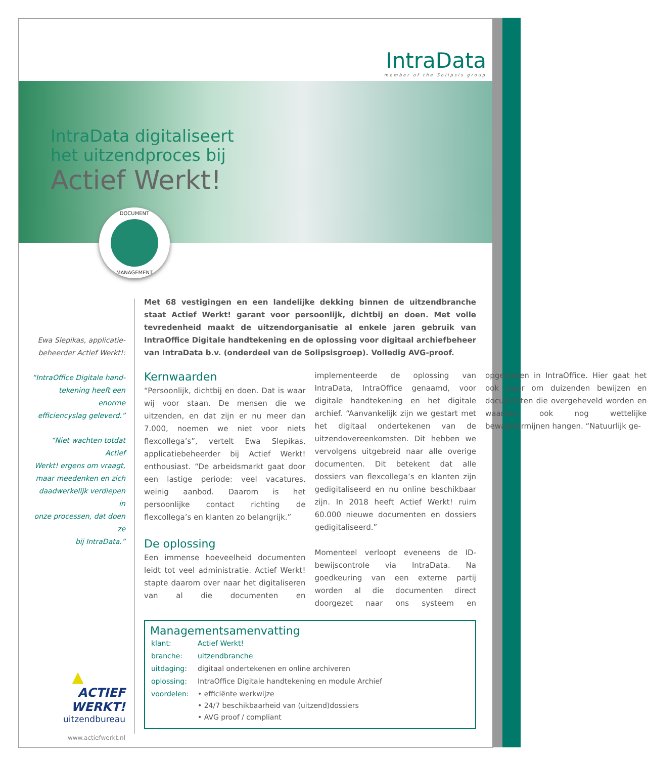IntraData
member of the Solipsis group
IntraData digitaliseert
het uitzendproces bij
Actief Werkt!
DOCUMENT
MANAGEMENT
Ewa Slepikas, applicatie-
beheerder Actief Werkt!:
“IntraOffice Digitale hand-
tekening heeft een enorme
efficiencyslag geleverd.”
“Niet wachten totdat Actief
Werkt! ergens om vraagt,
maar meedenken en zich
daadwerkelijk verdiepen in
onze processen, dat doen ze
bij IntraData.”
Met 68 vestigingen en een landelijke dekking binnen de uitzendbranche staat Actief Werkt! garant voor persoonlijk, dichtbij en doen. Met volle tevredenheid maakt de uitzendorganisatie al enkele jaren gebruik van IntraOffice Digitale handtekening en de oplossing voor digitaal archiefbeheer van IntraData b.v. (onderdeel van de Solipsisgroep). Volledig AVG-proof.
Kernwaarden
“Persoonlijk, dichtbij en doen. Dat is waar wij voor staan. De mensen die we uitzenden, en dat zijn er nu meer dan 7.000, noemen we niet voor niets flexcollega’s”, vertelt Ewa Slepikas, applicatiebeheerder bij Actief Werkt! enthousiast. “De arbeidsmarkt gaat door een lastige periode: veel vacatures, weinig aanbod. Daarom is het persoonlijke contact richting de flexcollega’s en klanten zo belangrijk.”
De oplossing
Een immense hoeveelheid documenten leidt tot veel administratie. Actief Werkt! stapte daarom over naar het digitaliseren van al die documenten en implementeerde de oplossing van IntraData, IntraOffice genaamd, voor digitale handtekening en het digitale archief. “Aanvankelijk zijn we gestart met het digitaal ondertekenen van de uitzendovereenkomsten. Dit hebben we vervolgens uitgebreid naar alle overige documenten. Dit betekent dat alle dossiers van flexcollega’s en klanten zijn gedigitaliseerd en nu online beschikbaar zijn. In 2018 heeft Actief Werkt! ruim 60.000 nieuwe documenten en dossiers gedigitaliseerd.”
Momenteel verloopt eveneens de ID-bewijscontrole via IntraData. Na goedkeuring van een externe partij worden al die documenten direct doorgezet naar ons systeem en opgeslagen in IntraOffice. Hier gaat het ook weer om duizenden bewijzen en documenten die overgeheveld worden en waaraan ook nog wettelijke bewaartermijnen hangen. “Natuurlijk ge-
Managementsamenvatting
| klant: | Actief Werkt! |
| branche: | uitzendbranche |
| uitdaging: | digitaal ondertekenen en online archiveren |
| oplossing: | IntraOffice Digitale handtekening en module Archief |
| voordelen: | • efficiënte werkwijze • 24/7 beschikbaarheid van (uitzend)dossiers • AVG proof / compliant |
▲
ACTIEF WERKT!
uitzendbureau
www.actiefwerkt.nl